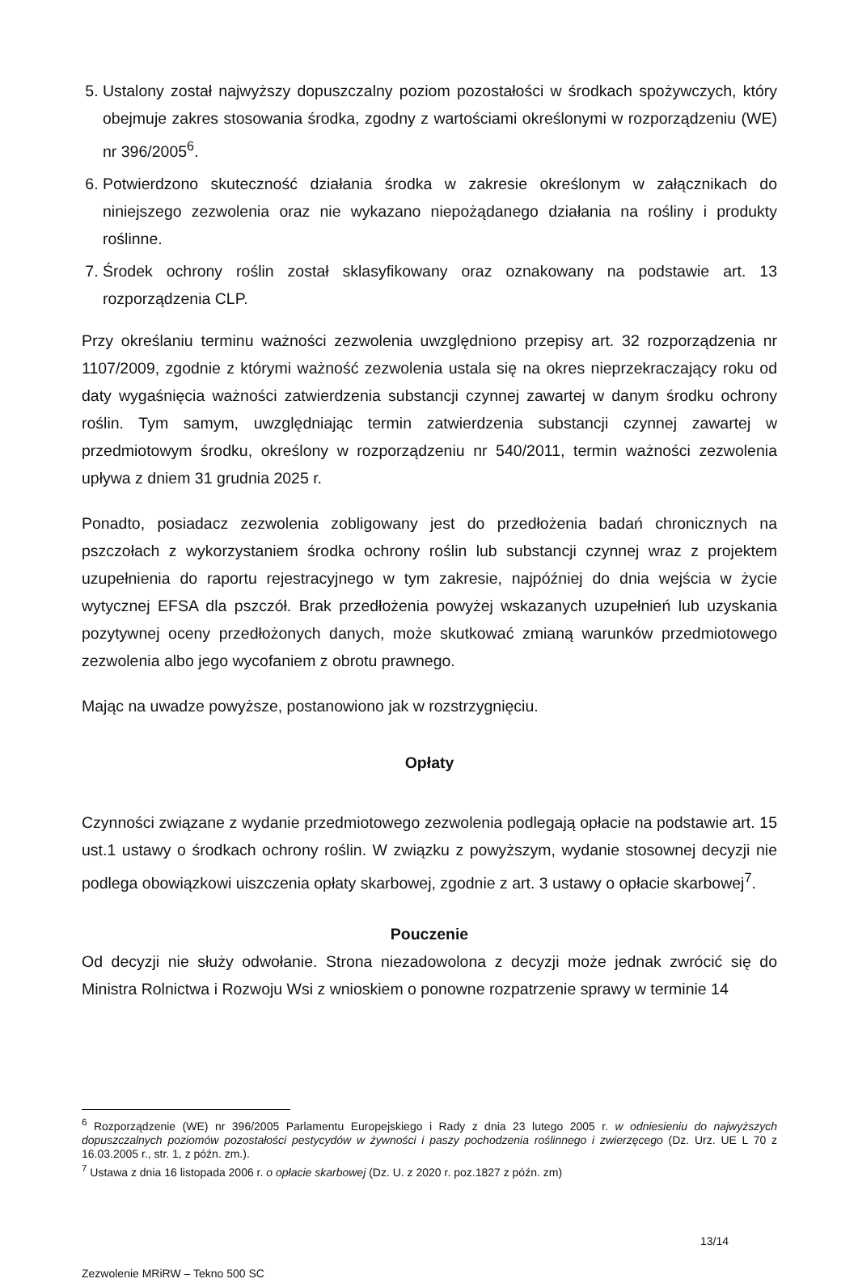5. Ustalony został najwyższy dopuszczalny poziom pozostałości w środkach spożywczych, który obejmuje zakres stosowania środka, zgodny z wartościami określonymi w rozporządzeniu (WE) nr 396/2005<sup>6</sup>.
6. Potwierdzono skuteczność działania środka w zakresie określonym w załącznikach do niniejszego zezwolenia oraz nie wykazano niepożądanego działania na rośliny i produkty roślinne.
7. Środek ochrony roślin został sklasyfikowany oraz oznakowany na podstawie art. 13 rozporządzenia CLP.
Przy określaniu terminu ważności zezwolenia uwzględniono przepisy art. 32 rozporządzenia nr 1107/2009, zgodnie z którymi ważność zezwolenia ustala się na okres nieprzekraczający roku od daty wygaśnięcia ważności zatwierdzenia substancji czynnej zawartej w danym środku ochrony roślin. Tym samym, uwzględniając termin zatwierdzenia substancji czynnej zawartej w przedmiotowym środku, określony w rozporządzeniu nr 540/2011, termin ważności zezwolenia upływa z dniem 31 grudnia 2025 r.
Ponadto, posiadacz zezwolenia zobligowany jest do przedłożenia badań chronicznych na pszczołach z wykorzystaniem środka ochrony roślin lub substancji czynnej wraz z projektem uzupełnienia do raportu rejestracyjnego w tym zakresie, najpóźniej do dnia wejścia w życie wytycznej EFSA dla pszczół. Brak przedłożenia powyżej wskazanych uzupełnień lub uzyskania pozytywnej oceny przedłożonych danych, może skutkować zmianą warunków przedmiotowego zezwolenia albo jego wycofaniem z obrotu prawnego.
Mając na uwadze powyższe, postanowiono jak w rozstrzygnięciu.
Opłaty
Czynności związane z wydanie przedmiotowego zezwolenia podlegają opłacie na podstawie art. 15 ust.1 ustawy o środkach ochrony roślin. W związku z powyższym, wydanie stosownej decyzji nie podlega obowiązkowi uiszczenia opłaty skarbowej, zgodnie z art. 3 ustawy o opłacie skarbowej<sup>7</sup>.
Pouczenie
Od decyzji nie służy odwołanie. Strona niezadowolona z decyzji może jednak zwrócić się do Ministra Rolnictwa i Rozwoju Wsi z wnioskiem o ponowne rozpatrzenie sprawy w terminie 14
<sup>6</sup> Rozporządzenie (WE) nr 396/2005 Parlamentu Europejskiego i Rady z dnia 23 lutego 2005 r. w odniesieniu do najwyższych dopuszczalnych poziomów pozostałości pestycydów w żywności i paszy pochodzenia roślinnego i zwierzęcego (Dz. Urz. UE L 70 z 16.03.2005 r., str. 1, z późn. zm.).
<sup>7</sup> Ustawa z dnia 16 listopada 2006 r. o opłacie skarbowej (Dz. U. z 2020 r. poz.1827 z późn. zm)
13/14
Zezwolenie MRiRW – Tekno 500 SC